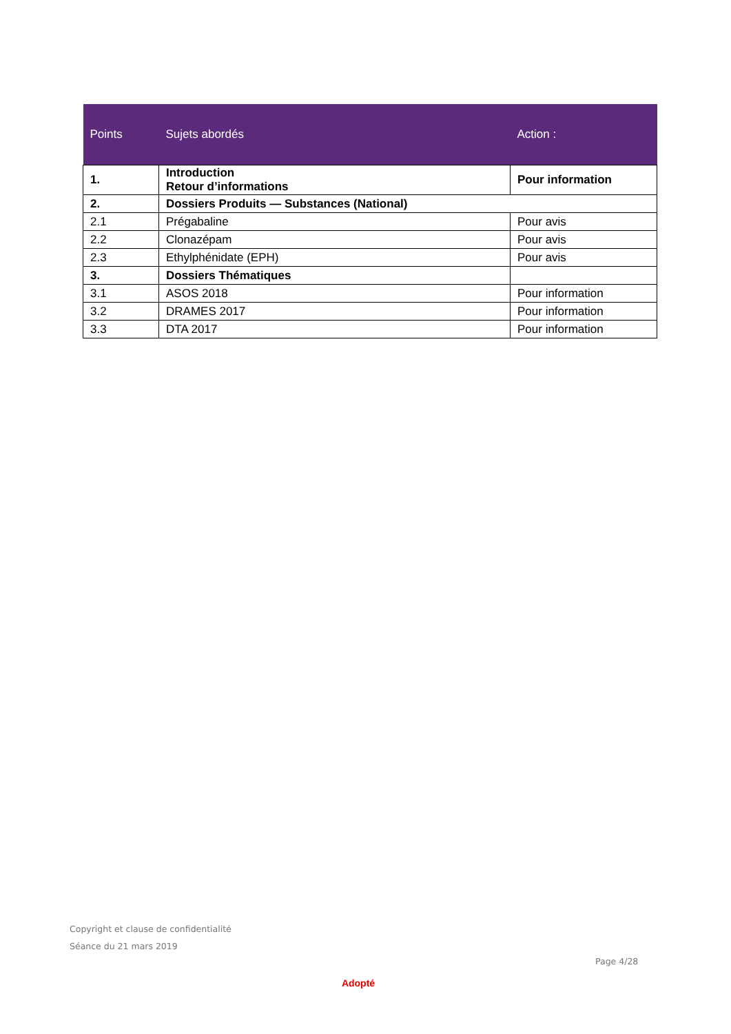| Points | Sujets abordés | Action : |
| --- | --- | --- |
| 1. | Introduction Retour d’informations | Pour information |
| 2. | Dossiers Produits — Substances (National) | |
| 2.1 | Prégabaline | Pour avis |
| 2.2 | Clonazépam | Pour avis |
| 2.3 | Ethylphénidate (EPH) | Pour avis |
| 3. | Dossiers Thématiques | |
| 3.1 | ASOS 2018 | Pour information |
| 3.2 | DRAMES 2017 | Pour information |
| 3.3 | DTA 2017 | Pour information |
Copyright et clause de confidentialité
Séance du 21 mars 2019
Page 4/28
Adopté